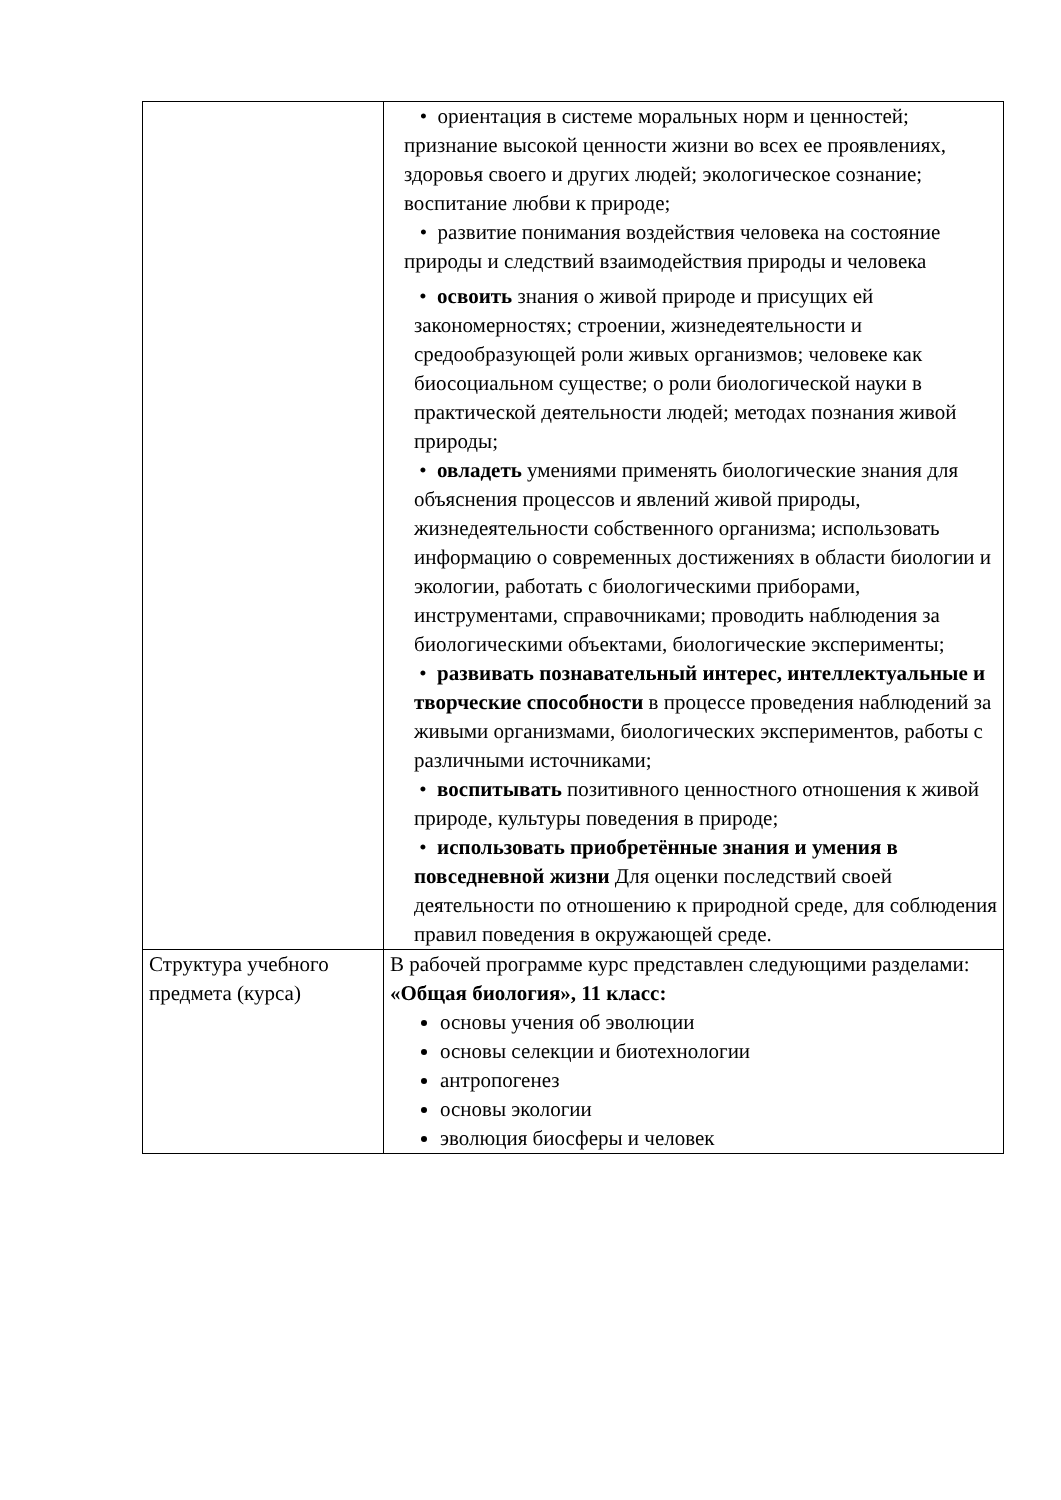| | • ориентация в системе моральных норм и ценностей; признание высокой ценности жизни во всех ее проявлениях, здоровья своего и других людей; экологическое сознание; воспитание любви к природе; • развитие понимания воздействия человека на состояние природы и следствий взаимодействия природы и человека • освоить знания о живой природе и присущих ей закономерностях; строении, жизнедеятельности и средообразующей роли живых организмов; человеке как биосоциальном существе; о роли биологической науки в практической деятельности людей; методах познания живой природы; • овладеть умениями применять биологические знания для объяснения процессов и явлений живой природы, жизнедеятельности собственного организма; использовать информацию о современных достижениях в области биологии и экологии, работать с биологическими приборами, инструментами, справочниками; проводить наблюдения за биологическими объектами, биологические эксперименты; • развивать познавательный интерес, интеллектуальные и творческие способности в процессе проведения наблюдений за живыми организмами, биологических экспериментов, работы с различными источниками; • воспитывать позитивного ценностного отношения к живой природе, культуры поведения в природе; • использовать приобретённые знания и умения в повседневной жизни Для оценки последствий своей деятельности по отношению к природной среде, для соблюдения правил поведения в окружающей среде. |
| Структура учебного предмета (курса) | В рабочей программе курс представлен следующими разделами: «Общая биология», 11 класс: основы учения об эволюции основы селекции и биотехнологии антропогенез основы экологии эволюция биосферы и человек |